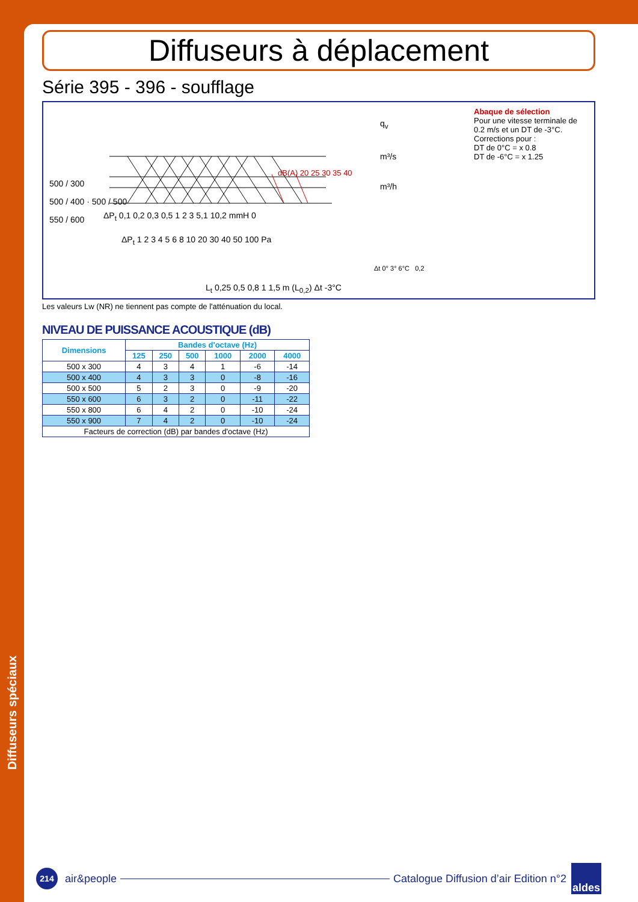Diffuseurs spéciaux
Diffuseurs à déplacement
Série 395 - 396 - soufflage
500 / 300
500 / 400 · 500 / 500
550 / 600
q<sub>v</sub>
m³/s
m³/h
ΔP<sub>t</sub> 0,1 0,2 0,3 0,5 1 2 3 5,1 10,2 mmH 0
ΔP<sub>t</sub> 1 2 3 4 5 6 8 10 20 30 40 50 100 Pa
L<sub>t</sub> 0,25 0,5 0,8 1 1,5 m (L<sub>0,2</sub>) Δt -3°C
dB(A) 20 25 30 35 40
Δt 0° 3° 6°C 0,2
Abaque de sélection
Pour une vitesse terminale de 0.2 m/s et un DT de -3°C.
Corrections pour :
DT de 0°C = x 0.8
DT de -6°C = x 1.25
Les valeurs Lw (NR) ne tiennent pas compte de l'atténuation du local.
NIVEAU DE PUISSANCE ACOUSTIQUE (dB)
| Dimensions | Bandes d'octave (Hz) | | | | | |
| --- | --- | --- | --- | --- | --- | --- |
| | 125 | 250 | 500 | 1000 | 2000 | 4000 |
| 500 x 300 | 4 | 3 | 4 | 1 | -6 | -14 |
| 500 x 400 | 4 | 3 | 3 | 0 | -8 | -16 |
| 500 x 500 | 5 | 2 | 3 | 0 | -9 | -20 |
| 550 x 600 | 6 | 3 | 2 | 0 | -11 | -22 |
| 550 x 800 | 6 | 4 | 2 | 0 | -10 | -24 |
| 550 x 900 | 7 | 4 | 2 | 0 | -10 | -24 |
| Facteurs de correction (dB) par bandes d'octave (Hz) | | | | | | |
214
air&people
Catalogue Diffusion d’air Edition n°2
aldes